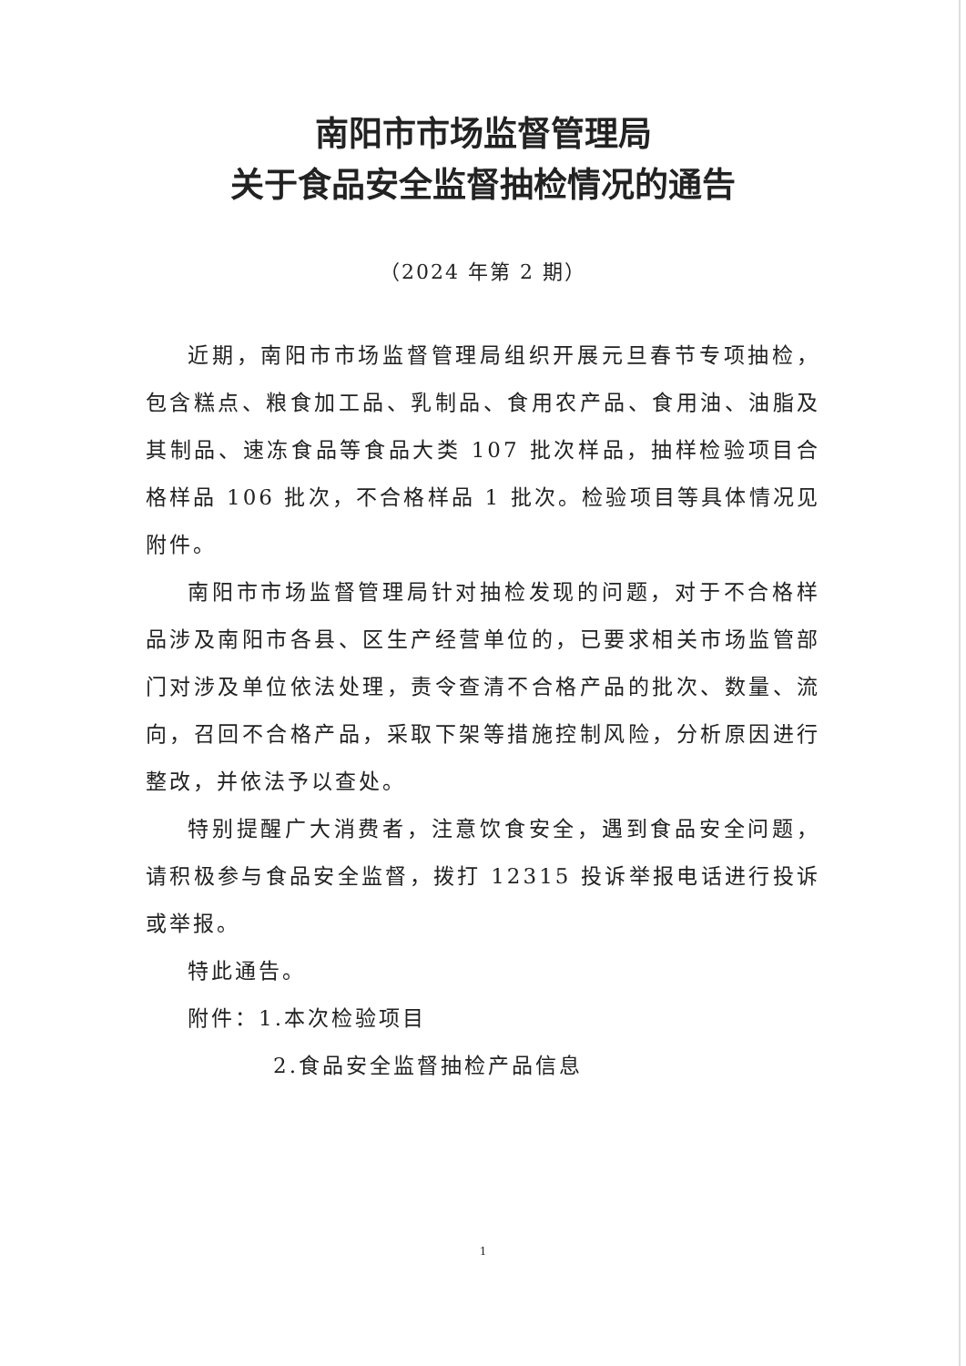南阳市市场监督管理局
关于食品安全监督抽检情况的通告
（2024 年第 2 期）
近期，南阳市市场监督管理局组织开展元旦春节专项抽检，包含糕点、粮食加工品、乳制品、食用农产品、食用油、油脂及其制品、速冻食品等食品大类 107 批次样品，抽样检验项目合格样品 106 批次，不合格样品 1 批次。检验项目等具体情况见附件。
南阳市市场监督管理局针对抽检发现的问题，对于不合格样品涉及南阳市各县、区生产经营单位的，已要求相关市场监管部门对涉及单位依法处理，责令查清不合格产品的批次、数量、流向，召回不合格产品，采取下架等措施控制风险，分析原因进行整改，并依法予以查处。
特别提醒广大消费者，注意饮食安全，遇到食品安全问题，请积极参与食品安全监督，拨打 12315 投诉举报电话进行投诉或举报。
特此通告。
附件：1.本次检验项目
2.食品安全监督抽检产品信息
1